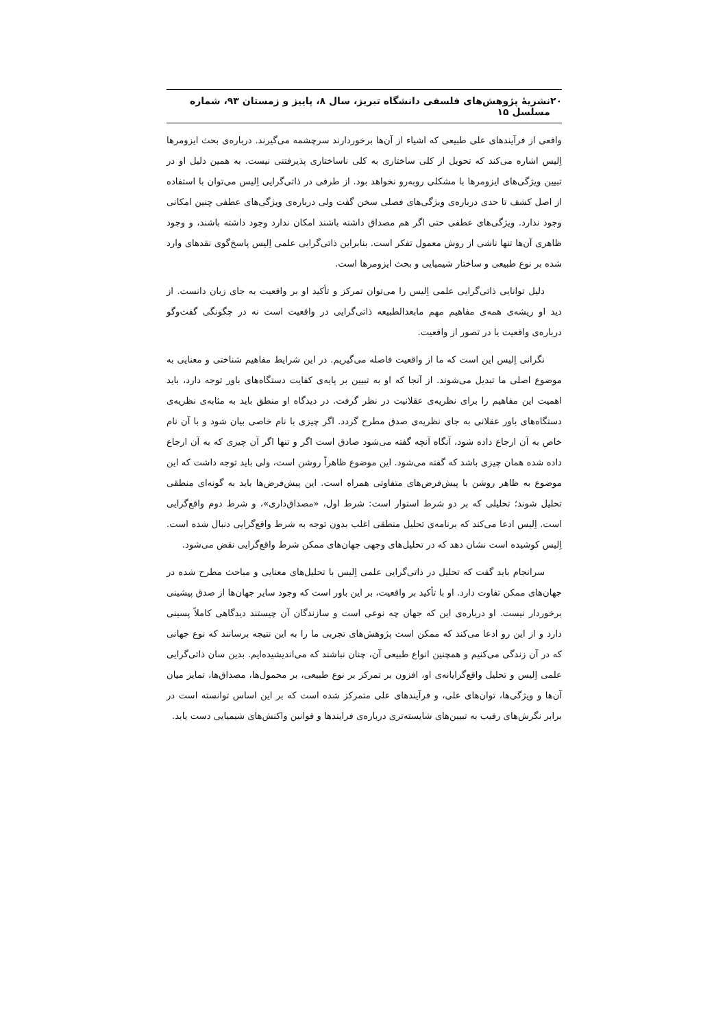۲۰ نشریهٔ پژوهش‌های فلسفی دانشگاه تبریز، سال ۸، پاییز و زمستان ۹۳، شماره مسلسل ۱۵
واقعی از فرآیندهای علی طبیعی که اشیاء از آن‌ها برخوردارند سرچشمه می‌گیرند. درباره‌ی بحث ایزومرها اِلیس اشاره می‌کند که تحویل از کلی ساختاری به کلی ناساختاری پذیرفتنی نیست. به همین دلیل او در تبیین ویژگی‌های ایزومرها با مشکلی روبه‌رو نخواهد بود. از طرفی در ذاتی‌گرایی اِلیس می‌توان با استفاده از اصل کشف تا حدی درباره‌ی ویژگی‌های فصلی سخن گفت ولی درباره‌ی ویژگی‌های عطفی چنین امکانی وجود ندارد. ویژگی‌های عطفی حتی اگر هم مصداق داشته باشند امکان ندارد وجود داشته باشند، و وجود ظاهری آن‌ها تنها ناشی از روش معمول تفکر است. بنابراین ذاتی‌گرایی علمی اِلیس پاسخ‌گوی نقدهای وارد شده بر نوع طبیعی و ساختار شیمیایی و بحث ایزومرها است.
دلیل توانایی ذاتی‌گرایی علمی اِلیس را می‌توان تمرکز و تأکید او بر واقعیت به جای زبان دانست. از دید او ریشه‌ی همه‌ی مفاهیم مهم مابعدالطبیعه ذاتی‌گرایی در واقعیت است نه در چگونگی گفت‌وگو درباره‌ی واقعیت یا در تصور از واقعیت.
نگرانی اِلیس این است که ما از واقعیت فاصله می‌گیریم. در این شرایط مفاهیم شناختی و معنایی به موضوع اصلی ما تبدیل می‌شوند. از آنجا که او به تبیین بر پایه‌ی کفایت دستگاه‌های باور توجه دارد، باید اهمیت این مفاهیم را برای نظریه‌ی عقلانیت در نظر گرفت. در دیدگاه او منطق باید به مثابه‌ی نظریه‌ی دستگاه‌های باور عقلانی به جای نظریه‌ی صدق مطرح گردد. اگر چیزی با نام خاصی بیان شود و با آن نام خاص به آن ارجاع داده شود، آنگاه آنچه گفته می‌شود صادق است اگر و تنها اگر آن چیزی که به آن ارجاع داده شده همان چیزی باشد که گفته می‌شود. این موضوع ظاهراً روشن است، ولی باید توجه داشت که این موضوع به ظاهر روشن با پیش‌فرض‌های متفاوتی همراه است. این پیش‌فرض‌ها باید به گونه‌ای منطقی تحلیل شوند؛ تحلیلی که بر دو شرط استوار است: شرط اول، «مصداق‌داری»، و شرط دوم واقع‌گرایی است. اِلیس ادعا می‌کند که برنامه‌ی تحلیل منطقی اغلب بدون توجه به شرط واقع‌گرایی دنبال شده است. اِلیس کوشیده است نشان دهد که در تحلیل‌های وجهی جهان‌های ممکن شرط واقع‌گرایی نقض می‌شود.
سرانجام باید گفت که تحلیل در ذاتی‌گرایی علمی اِلیس با تحلیل‌های معنایی و مباحث مطرح شده در جهان‌های ممکن تفاوت دارد. او با تأکید بر واقعیت، بر این باور است که وجود سایر جهان‌ها از صدق پیشینی برخوردار نیست. او درباره‌ی این که جهان چه نوعی است و سازندگان آن چیستند دیدگاهی کاملاً پسینی دارد و از این رو ادعا می‌کند که ممکن است پژوهش‌های تجربی ما را به این نتیجه برسانند که نوع جهانی که در آن زندگی می‌کنیم و همچنین انواع طبیعی آن، چنان نباشند که می‌اندیشیده‌ایم. بدین سان ذاتی‌گرایی علمی اِلیس و تحلیل واقع‌گرایانه‌ی او، افزون بر تمرکز بر نوع طبیعی، بر محمول‌ها، مصداق‌ها، تمایز میان آن‌ها و ویژگی‌ها، توان‌های علی، و فرآیندهای علی متمرکز شده است که بر این اساس توانسته است در برابر نگرش‌های رقیب به تبیین‌های شایسته‌تری درباره‌ی فرایندها و قوانین واکنش‌های شیمیایی دست یابد.